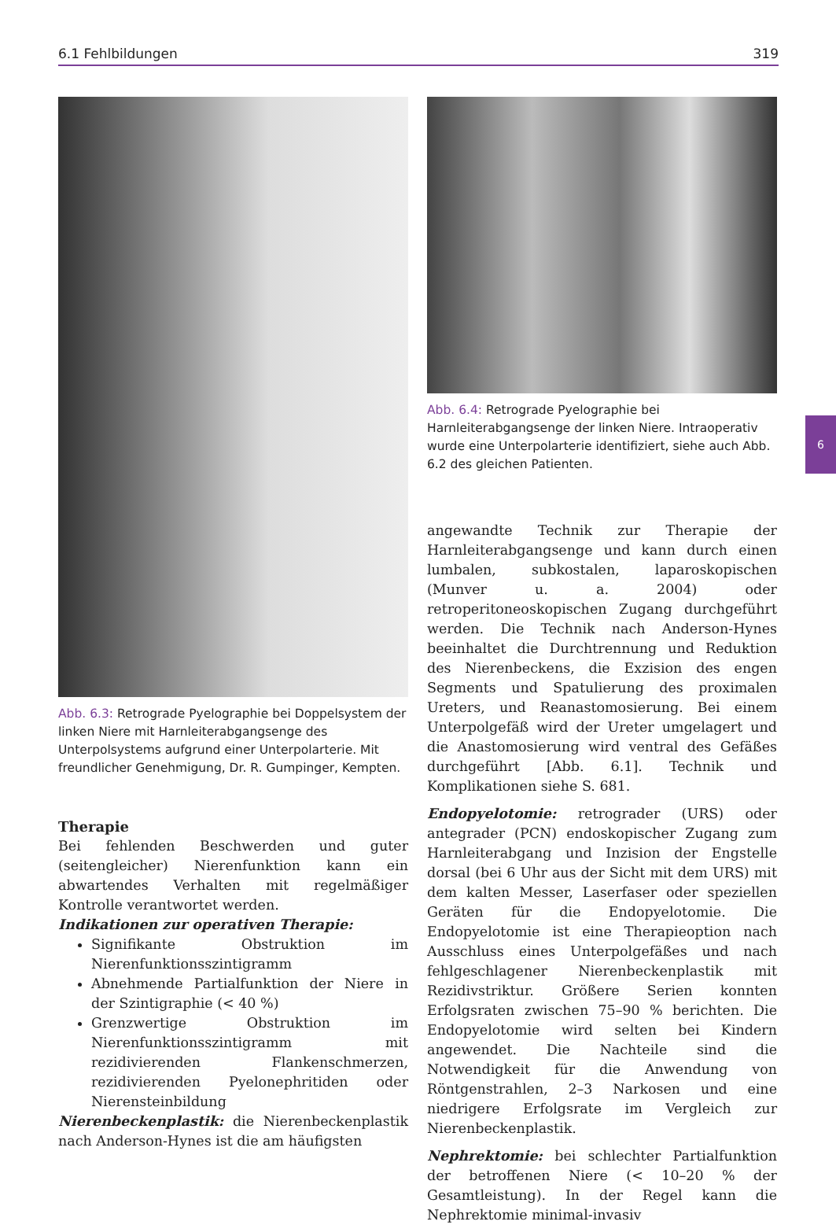6.1 Fehlbildungen 319
6
Abb. 6.3: Retrograde Pyelographie bei Doppelsystem der linken Niere mit Harnleiterabgangsenge des Unterpolsystems aufgrund einer Unterpolarterie. Mit freundlicher Genehmigung, Dr. R. Gumpinger, Kempten.
Therapie
Bei fehlenden Beschwerden und guter (seitengleicher) Nierenfunktion kann ein abwartendes Verhalten mit regelmäßiger Kontrolle verantwortet werden.
Indikationen zur operativen Therapie:
Signifikante Obstruktion im Nierenfunktionsszintigramm
Abnehmende Partialfunktion der Niere in der Szintigraphie (< 40 %)
Grenzwertige Obstruktion im Nierenfunktionsszintigramm mit rezidivierenden Flankenschmerzen, rezidivierenden Pyelonephritiden oder Nierensteinbildung
Nierenbeckenplastik: die Nierenbeckenplastik nach Anderson-Hynes ist die am häufigsten
Abb. 6.4: Retrograde Pyelographie bei Harnleiterabgangsenge der linken Niere. Intraoperativ wurde eine Unterpolarterie identifiziert, siehe auch Abb. 6.2 des gleichen Patienten.
angewandte Technik zur Therapie der Harnleiterabgangsenge und kann durch einen lumbalen, subkostalen, laparoskopischen (Munver u. a. 2004) oder retroperitoneoskopischen Zugang durchgeführt werden. Die Technik nach Anderson-Hynes beeinhaltet die Durchtrennung und Reduktion des Nierenbeckens, die Exzision des engen Segments und Spatulierung des proximalen Ureters, und Reanastomosierung. Bei einem Unterpolgefäß wird der Ureter umgelagert und die Anastomosierung wird ventral des Gefäßes durchgeführt [Abb. 6.1]. Technik und Komplikationen siehe S. 681.
Endopyelotomie: retrograder (URS) oder antegrader (PCN) endoskopischer Zugang zum Harnleiterabgang und Inzision der Engstelle dorsal (bei 6 Uhr aus der Sicht mit dem URS) mit dem kalten Messer, Laserfaser oder speziellen Geräten für die Endopyelotomie. Die Endopyelotomie ist eine Therapieoption nach Ausschluss eines Unterpolgefäßes und nach fehlgeschlagener Nierenbeckenplastik mit Rezidivstriktur. Größere Serien konnten Erfolgsraten zwischen 75–90 % berichten. Die Endopyelotomie wird selten bei Kindern angewendet. Die Nachteile sind die Notwendigkeit für die Anwendung von Röntgenstrahlen, 2–3 Narkosen und eine niedrigere Erfolgsrate im Vergleich zur Nierenbeckenplastik.
Nephrektomie: bei schlechter Partialfunktion der betroffenen Niere (< 10–20 % der Gesamtleistung). In der Regel kann die Nephrektomie minimal-invasiv